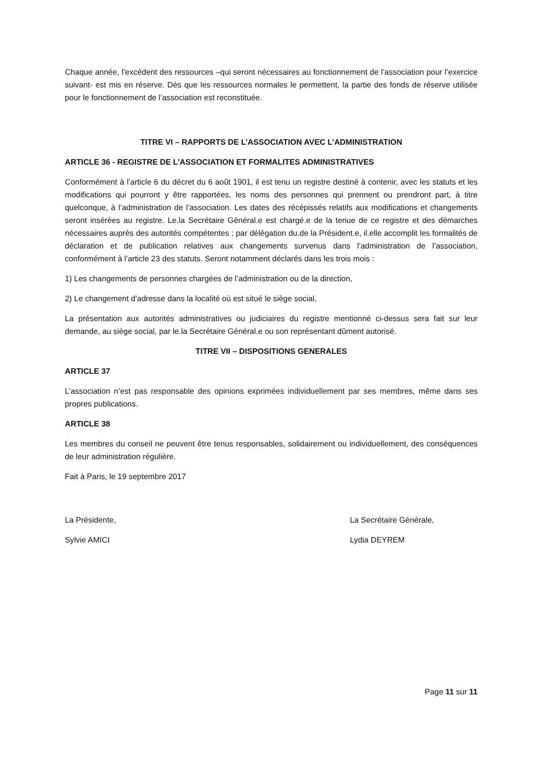Chaque année, l’excédent des ressources –qui seront nécessaires au fonctionnement de l’association pour l’exercice suivant- est mis en réserve. Dès que les ressources normales le permettent, la partie des fonds de réserve utilisée pour le fonctionnement de l’association est reconstituée.
TITRE VI – RAPPORTS DE L’ASSOCIATION AVEC L’ADMINISTRATION
ARTICLE 36 - REGISTRE DE L’ASSOCIATION ET FORMALITES ADMINISTRATIVES
Conformément à l’article 6 du décret du 6 août 1901, il est tenu un registre destiné à contenir, avec les statuts et les modifications qui pourront y être rapportées, les noms des personnes qui prennent ou prendront part, à titre quelconque, à l’administration de l’association. Les dates des récépissés relatifs aux modifications et changements seront insérées au registre. Le.la Secrétaire Général.e est chargé.e de la tenue de ce registre et des démarches nécessaires auprès des autorités compétentes ; par délégation du.de la Président.e, il.elle accomplit les formalités de déclaration et de publication relatives aux changements survenus dans l’administration de l’association, conformément à l’article 23 des statuts. Seront notamment déclarés dans les trois mois :
1) Les changements de personnes chargées de l’administration ou de la direction,
2) Le changement d’adresse dans la localité où est situé le siège social,
La présentation aux autorités administratives ou judiciaires du registre mentionné ci-dessus sera fait sur leur demande, au siège social, par le.la Secrétaire Général.e ou son représentant dûment autorisé.
TITRE VII – DISPOSITIONS GENERALES
ARTICLE 37
L’association n’est pas responsable des opinions exprimées individuellement par ses membres, même dans ses propres publications.
ARTICLE 38
Les membres du conseil ne peuvent être tenus responsables, solidairement ou individuellement, des conséquences de leur administration régulière.
Fait à Paris, le 19 septembre 2017
La Présidente, La Secrétaire Générale,
Sylvie AMICI Lydia DEYREM
Page 11 sur 11